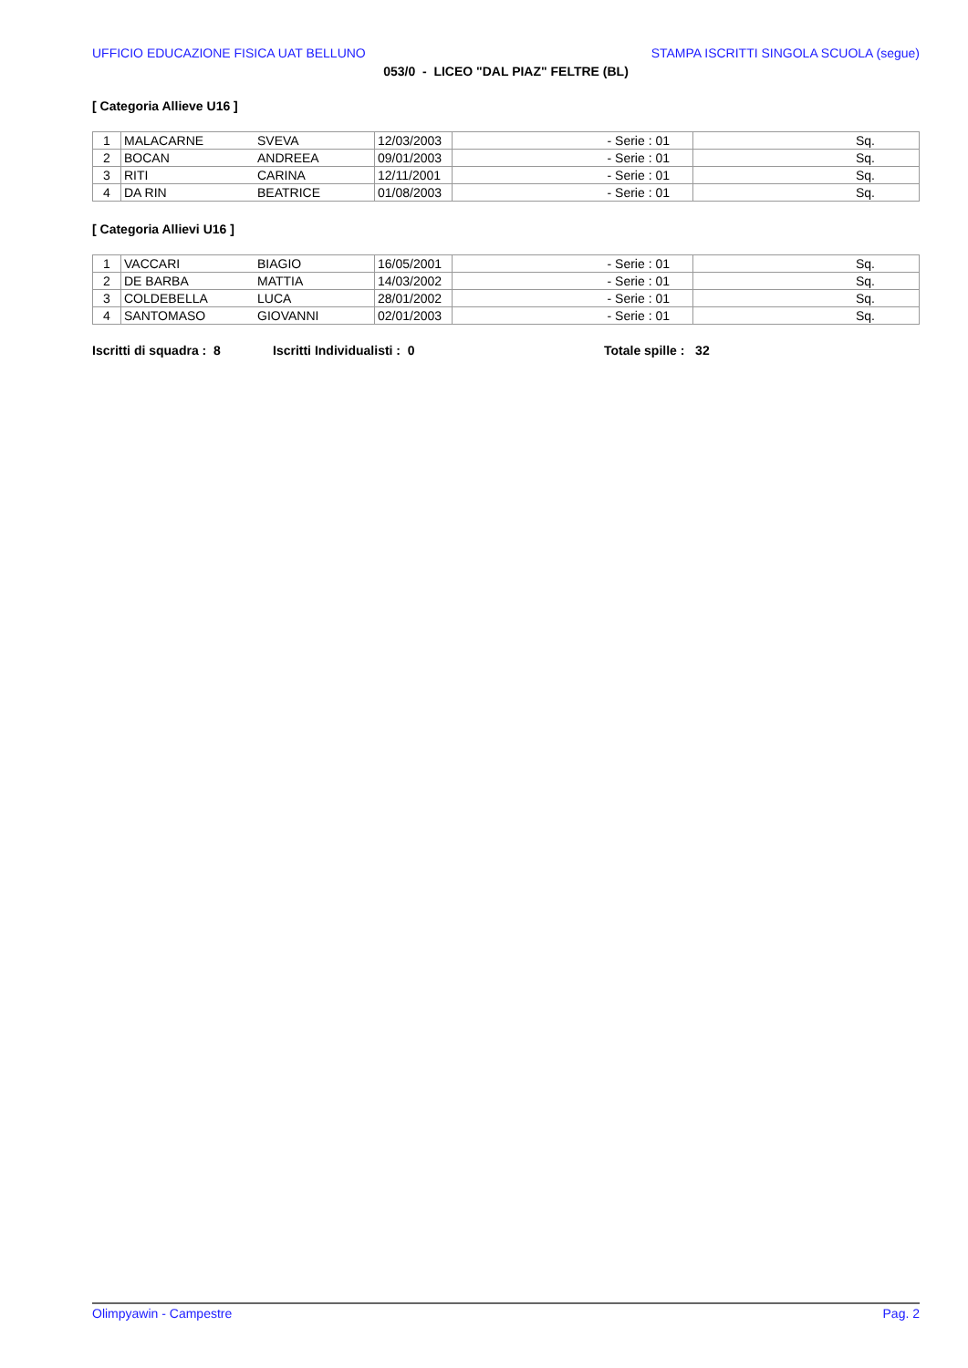UFFICIO EDUCAZIONE FISICA UAT BELLUNO STAMPA ISCRITTI SINGOLA SCUOLA (segue)
053/0 - LICEO "DAL PIAZ" FELTRE (BL)
[ Categoria Allieve U16 ]
| 1 | MALACARNE | SVEVA | 12/03/2003 | - Serie : 01 | Sq. |
| 2 | BOCAN | ANDREEA | 09/01/2003 | - Serie : 01 | Sq. |
| 3 | RITI | CARINA | 12/11/2001 | - Serie : 01 | Sq. |
| 4 | DA RIN | BEATRICE | 01/08/2003 | - Serie : 01 | Sq. |
[ Categoria Allievi U16 ]
| 1 | VACCARI | BIAGIO | 16/05/2001 | - Serie : 01 | Sq. |
| 2 | DE BARBA | MATTIA | 14/03/2002 | - Serie : 01 | Sq. |
| 3 | COLDEBELLA | LUCA | 28/01/2002 | - Serie : 01 | Sq. |
| 4 | SANTOMASO | GIOVANNI | 02/01/2003 | - Serie : 01 | Sq. |
Iscritti di squadra : 8 Iscritti Individualisti : 0 Totale spille : 32
Olimpyawin - Campestre Pag. 2